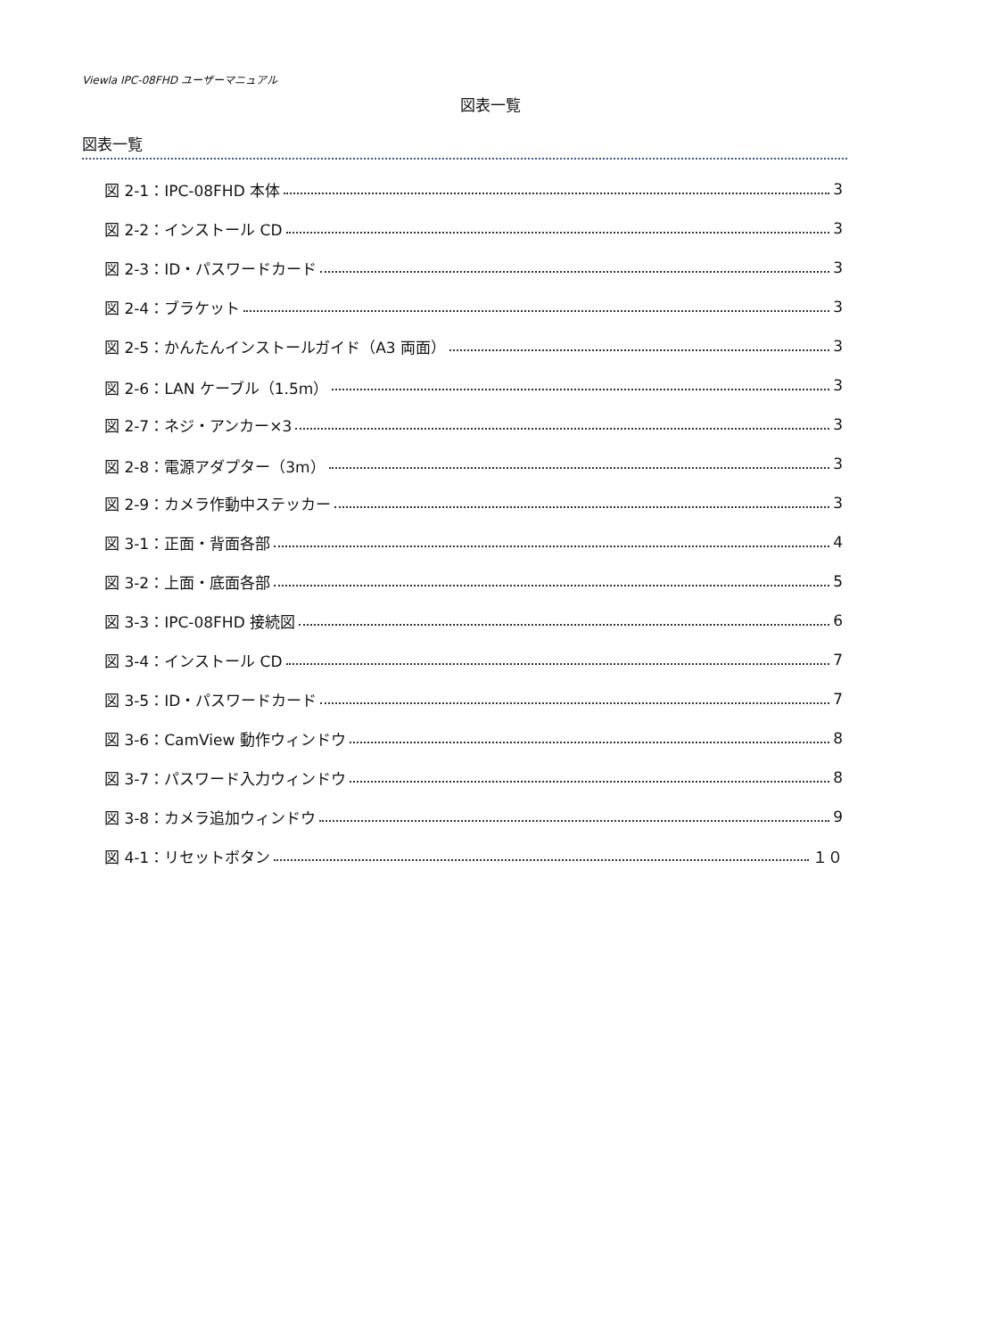Viewla IPC-08FHD ユーザーマニュアル
図表一覧
図表一覧
図 2-1：IPC-08FHD 本体 3
図 2-2：インストール CD 3
図 2-3：ID・パスワードカード 3
図 2-4：ブラケット 3
図 2-5：かんたんインストールガイド（A3 両面） 3
図 2-6：LAN ケーブル（1.5m） 3
図 2-7：ネジ・アンカー×3 3
図 2-8：電源アダプター（3m） 3
図 2-9：カメラ作動中ステッカー 3
図 3-1：正面・背面各部 4
図 3-2：上面・底面各部 5
図 3-3：IPC-08FHD 接続図 6
図 3-4：インストール CD 7
図 3-5：ID・パスワードカード 7
図 3-6：CamView 動作ウィンドウ 8
図 3-7：パスワード入力ウィンドウ 8
図 3-8：カメラ追加ウィンドウ 9
図 4-1：リセットボタン １０